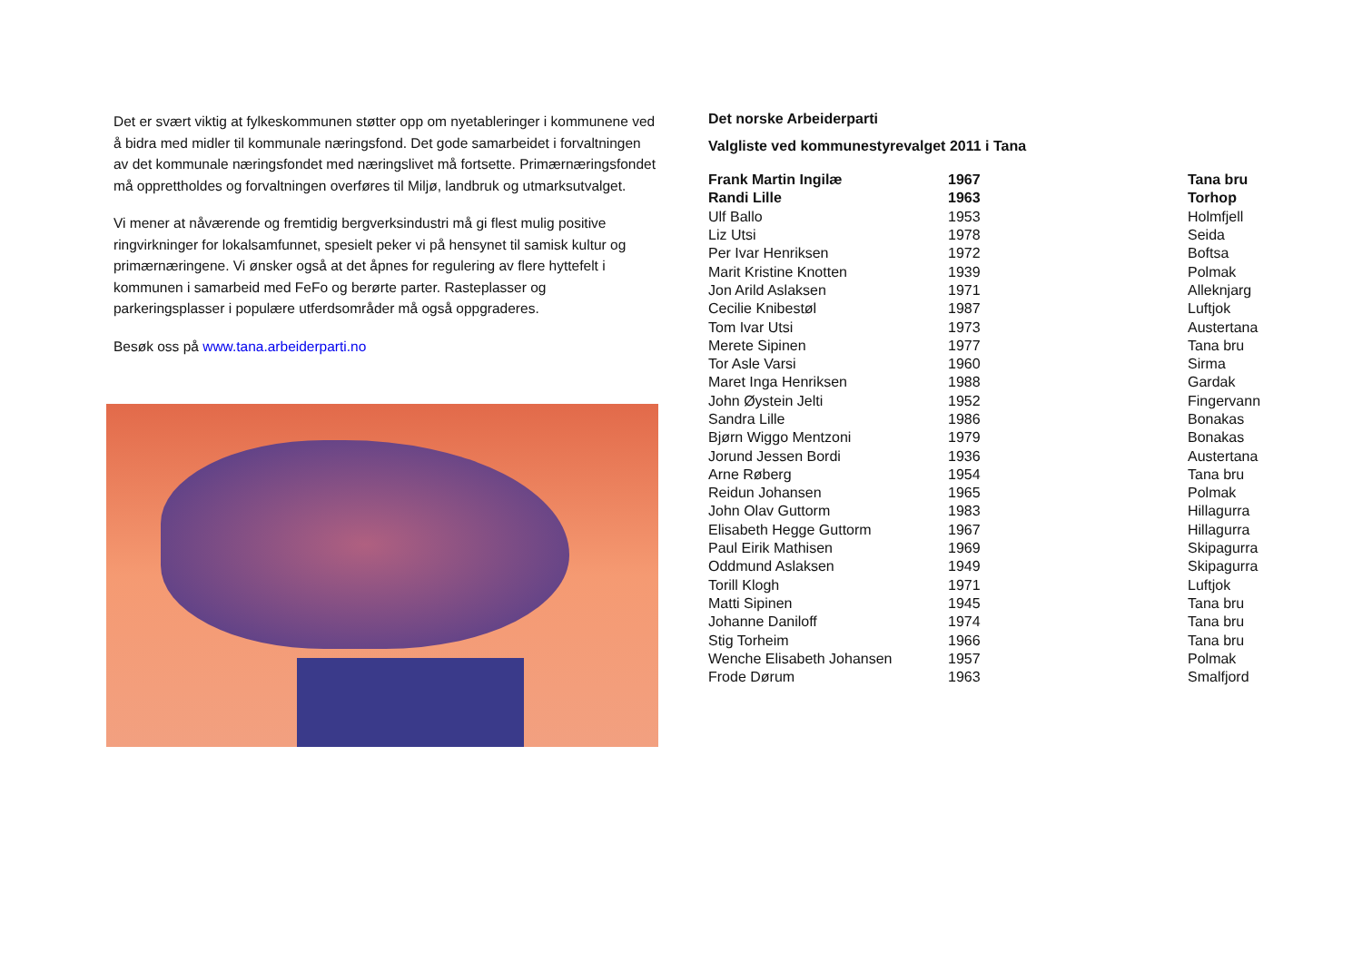Det er svært viktig at fylkeskommunen støtter opp om nyetableringer i kommunene ved å bidra med midler til kommunale næringsfond. Det gode samarbeidet i forvaltningen av det kommunale næringsfondet med næringslivet må fortsette. Primærnæringsfondet må opprettholdes og forvaltningen overføres til Miljø, landbruk og utmarksutvalget.
Vi mener at nåværende og fremtidig bergverksindustri må gi flest mulig positive ringvirkninger for lokalsamfunnet, spesielt peker vi på hensynet til samisk kultur og primærnæringene. Vi ønsker også at det åpnes for regulering av flere hyttefelt i kommunen i samarbeid med FeFo og berørte parter. Rasteplasser og parkeringsplasser i populære utferdsområder må også oppgraderes.
Besøk oss på www.tana.arbeiderparti.no
Det norske Arbeiderparti
Valgliste ved kommunestyrevalget 2011 i Tana
| Frank Martin Ingilæ | 1967 | Tana bru |
| Randi Lille | 1963 | Torhop |
| Ulf Ballo | 1953 | Holmfjell |
| Liz Utsi | 1978 | Seida |
| Per Ivar Henriksen | 1972 | Boftsa |
| Marit Kristine Knotten | 1939 | Polmak |
| Jon Arild Aslaksen | 1971 | Alleknjarg |
| Cecilie Knibestøl | 1987 | Luftjok |
| Tom Ivar Utsi | 1973 | Austertana |
| Merete Sipinen | 1977 | Tana bru |
| Tor Asle Varsi | 1960 | Sirma |
| Maret Inga Henriksen | 1988 | Gardak |
| John Øystein Jelti | 1952 | Fingervann |
| Sandra Lille | 1986 | Bonakas |
| Bjørn Wiggo Mentzoni | 1979 | Bonakas |
| Jorund Jessen Bordi | 1936 | Austertana |
| Arne Røberg | 1954 | Tana bru |
| Reidun Johansen | 1965 | Polmak |
| John Olav Guttorm | 1983 | Hillagurra |
| Elisabeth Hegge Guttorm | 1967 | Hillagurra |
| Paul Eirik Mathisen | 1969 | Skipagurra |
| Oddmund Aslaksen | 1949 | Skipagurra |
| Torill Klogh | 1971 | Luftjok |
| Matti Sipinen | 1945 | Tana bru |
| Johanne Daniloff | 1974 | Tana bru |
| Stig Torheim | 1966 | Tana bru |
| Wenche Elisabeth Johansen | 1957 | Polmak |
| Frode Dørum | 1963 | Smalfjord |